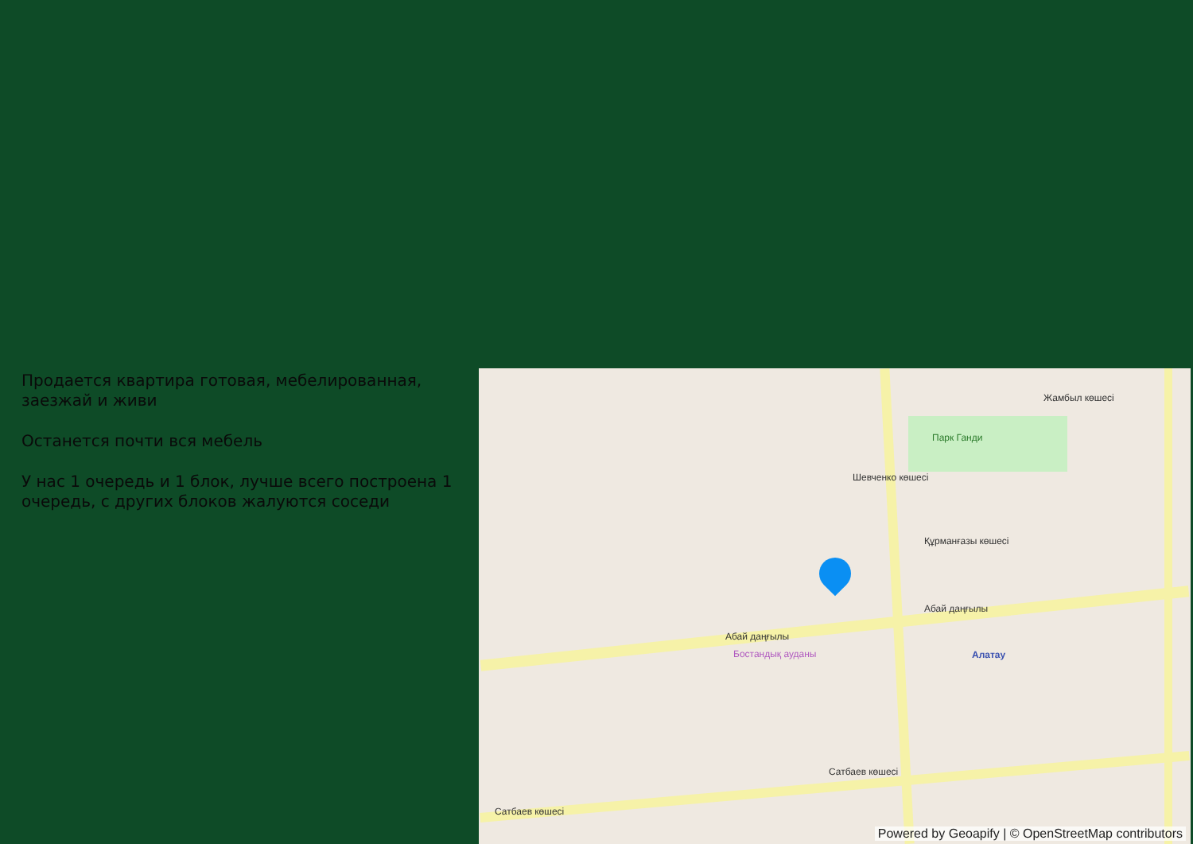Продается квартира готовая, мебелированная, заезжай и живи
Останется почти вся мебель
У нас 1 очередь и 1 блок, лучше всего построена 1 очередь, с других блоков жалуются соседи
Жамбыл көшесі
Парк Ганди
Шевченко көшесі
Құрманғазы көшесі
Абай даңғылы
Абай даңғылы
Бостандық ауданы Алатау
Сатбаев көшесі
Сатбаев көшесі
Powered by Geoapify | © OpenStreetMap contributors